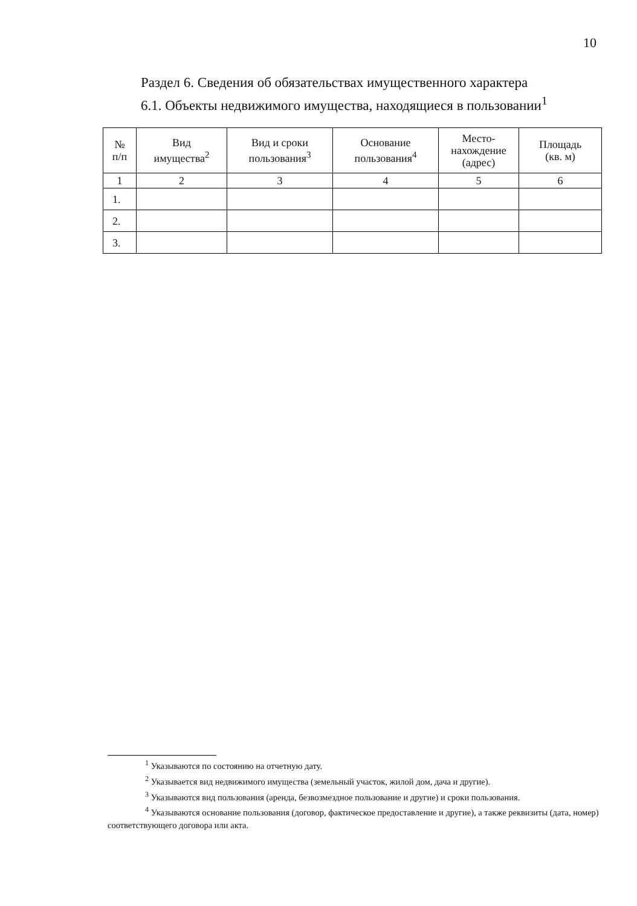10
Раздел 6. Сведения об обязательствах имущественного характера
6.1. Объекты недвижимого имущества, находящиеся в пользовании<sup>1</sup>
| № п/п | Вид имущества<sup>2</sup> | Вид и сроки пользования<sup>3</sup> | Основание пользования<sup>4</sup> | Место- нахождение (адрес) | Площадь (кв. м) |
| --- | --- | --- | --- | --- | --- |
| 1 | 2 | 3 | 4 | 5 | 6 |
| 1. | | | | | |
| 2. | | | | | |
| 3. | | | | | |
<sup>1</sup> Указываются по состоянию на отчетную дату.
<sup>2</sup> Указывается вид недвижимого имущества (земельный участок, жилой дом, дача и другие).
<sup>3</sup> Указываются вид пользования (аренда, безвозмездное пользование и другие) и сроки пользования.
<sup>4</sup> Указываются основание пользования (договор, фактическое предоставление и другие), а также реквизиты (дата, номер) соответствующего договора или акта.